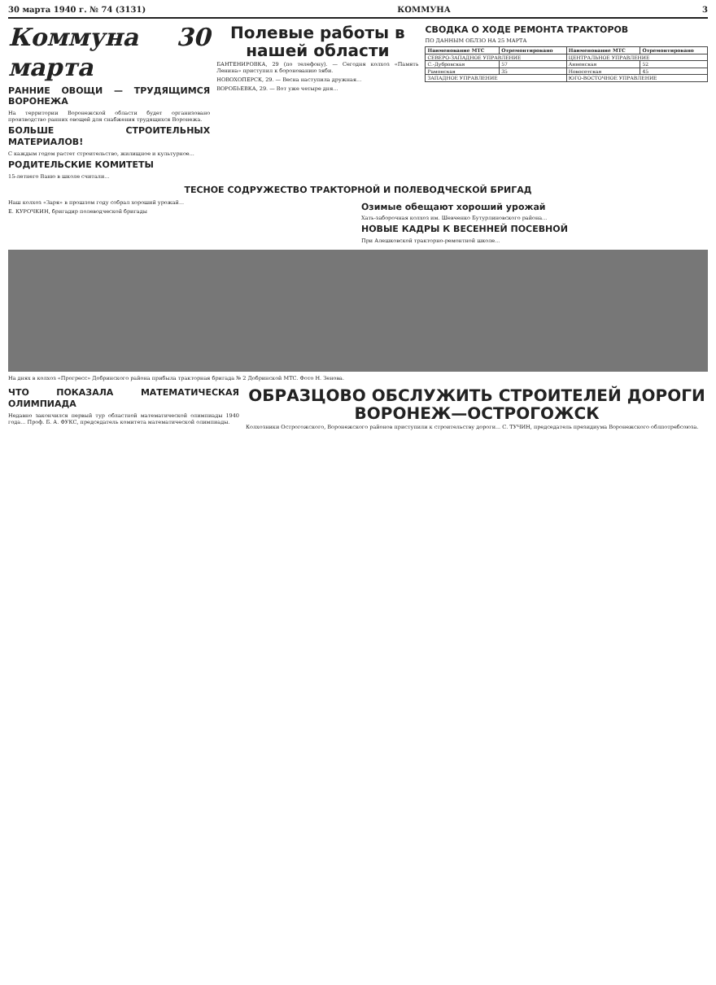30 марта 1940 г. № 74 (3131) КОММУНА 3
Коммуна 30 марта
РАННИЕ ОВОЩИ — ТРУДЯЩИМСЯ ВОРОНЕЖА
На территории Воронежской области будет организовано производство ранних овощей для снабжения трудящихся Воронежа.
БОЛЬШЕ СТРОИТЕЛЬНЫХ МАТЕРИАЛОВ!
С каждым годом растет строительство, жилищное и культурное...
РОДИТЕЛЬСКИЕ КОМИТЕТЫ
15-летнего Ваню в школе считали...
Полевые работы в нашей области
БАНТЕНИРОВКА, 29 (по телефону). — Сегодня колхоз «Память Ленина» приступил к боронованию зяби.
НОВОХОПЕРСК, 29. — Весна наступила дружная...
ВОРОБЬЕВКА, 29. — Вот уже четыре дня...
СВОДКА О ХОДЕ РЕМОНТА ТРАКТОРОВ
ПО ДАННЫМ ОБЛЗО НА 25 МАРТА
| Наименование МТС | Отремонтировано | Наименование МТС | Отремонтировано |
| --- | --- | --- | --- |
| СЕВЕРО-ЗАПАДНОЕ УПРАВЛЕНИЕ | | ЦЕНТРАЛЬНОЕ УПРАВЛЕНИЕ | |
| С.-Дубровская | 57 | Анненская | 52 |
| Рамонская | 35 | Новосетская | 45 |
| ЗАПАДНОЕ УПРАВЛЕНИЕ | | ЮГО-ВОСТОЧНОЕ УПРАВЛЕНИЕ | |
ТЕСНОЕ СОДРУЖЕСТВО ТРАКТОРНОЙ И ПОЛЕВОДЧЕСКОЙ БРИГАД
Наш колхоз «Заря» в прошлом году собрал хороший урожай...
Е. КУРОЧКИН, бригадир полеводческой бригады
Озимые обещают хороший урожай
Хать-заборочная колхоз им. Шевченко Бутурлиновского района...
НОВЫЕ КАДРЫ К ВЕСЕННЕЙ ПОСЕВНОЙ
При Алешковской тракторно-ремонтной школе...
На днях в колхоз «Прогресс» Добринского района прибыла тракторная бригада № 2 Добринской МТС. Фото Н. Зенова.
ЧТО ПОКАЗАЛА МАТЕМАТИЧЕСКАЯ ОЛИМПИАДА
Недавно закончился первый тур областной математической олимпиады 1940 года... Проф. Б. А. ФУКС, председатель комитета математической олимпиады.
ОБРАЗЦОВО ОБСЛУЖИТЬ СТРОИТЕЛЕЙ ДОРОГИ ВОРОНЕЖ—ОСТРОГОЖСК
Колхозники Острогожского, Воронежского районов приступили к строительству дороги... С. ТУЧИН, председатель президиума Воронежского облпотребсоюза.